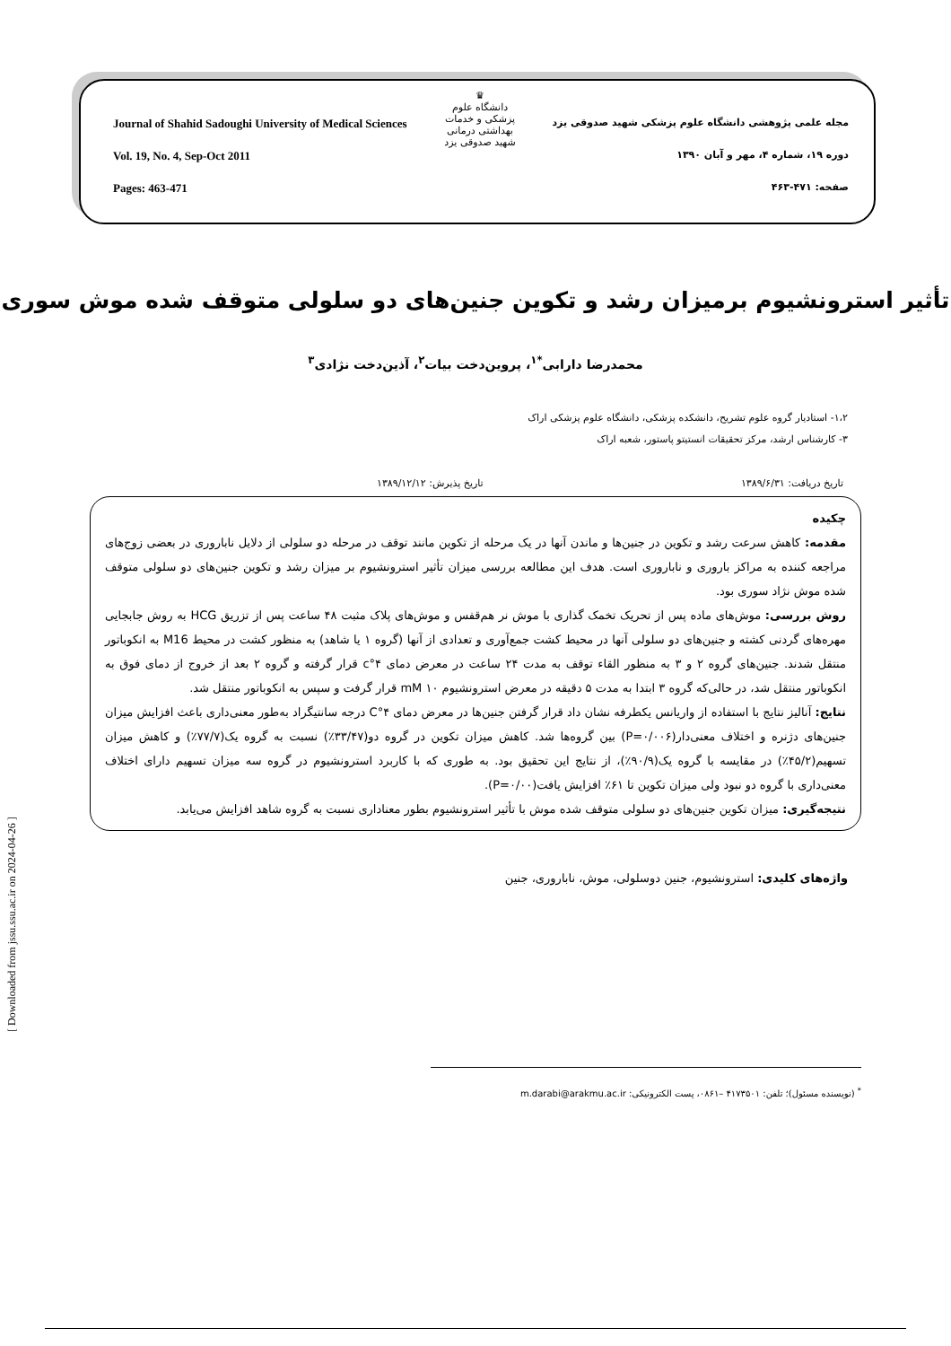♛
دانشگاه علوم پزشکی و خدمات بهداشتی درمانی
شهید صدوقی یزد
Journal of Shahid Sadoughi University of Medical Sciences مجله علمی پژوهشی دانشگاه علوم پزشکی شهید صدوقی یزد
Vol. 19, No. 4, Sep-Oct 2011 دوره ۱۹، شماره ۴، مهر و آبان ۱۳۹۰
Pages: 463-471 صفحه: ۴۷۱-۴۶۳
تأثیر استرونشیوم برمیزان رشد و تکوین جنین‌های دو سلولی متوقف شده موش سوری
محمدرضا دارابی<sup>*۱</sup>، پروین‌دخت بیات<sup>۲</sup>، آذین‌دخت نژادی<sup>۳</sup>
۱،۲- استادیار گروه علوم تشریح، دانشکده پزشکی، دانشگاه علوم پزشکی اراک
۳- کارشناس ارشد، مرکز تحقیقات انستیتو پاستور، شعبه اراک
تاریخ دریافت: ۱۳۸۹/۶/۳۱ تاریخ پذیرش: ۱۳۸۹/۱۲/۱۲
چکیده
مقدمه: کاهش سرعت رشد و تکوین در جنین‌ها و ماندن آنها در یک مرحله از تکوین مانند توقف در مرحله دو سلولی از دلایل ناباروری در بعضی زوج‌های مراجعه کننده به مراکز باروری و ناباروری است. هدف این مطالعه بررسی میزان تأثیر استرونشیوم بر میزان رشد و تکوین جنین‌های دو سلولی متوقف شده موش نژاد سوری بود.
روش بررسی: موش‌های ماده پس از تحریک تخمک گذاری با موش نر هم‌قفس و موش‌های پلاک مثبت ۴۸ ساعت پس از تزریق HCG به روش جابجایی مهره‌های گردنی کشته و جنین‌های دو سلولی آنها در محیط کشت جمع‌آوری و تعدادی از آنها (گروه ۱ یا شاهد) به منظور کشت در محیط M16 به انکوباتور منتقل شدند. جنین‌های گروه ۲ و ۳ به منظور القاء توقف به مدت ۲۴ ساعت در معرض دمای ۴°c قرار گرفته و گروه ۲ بعد از خروج از دمای فوق به انکوباتور منتقل شد، در حالی‌که گروه ۳ ابتدا به مدت ۵ دقیقه در معرض استرونشیوم ۱۰ mM قرار گرفت و سپس به انکوباتور منتقل شد.
نتایج: آنالیز نتایج با استفاده از واریانس یکطرفه نشان داد قرار گرفتن جنین‌ها در معرض دمای ۴°C درجه سانتیگراد به‌طور معنی‌داری باعث افزایش میزان جنین‌های دژنره و اختلاف معنی‌دار(P=۰/۰۰۶) بین گروه‌ها شد. کاهش میزان تکوین در گروه دو(۳۳/۴۷٪) نسبت به گروه یک(۷۷/۷٪) و کاهش میزان تسهیم(۴۵/۲٪) در مقایسه با گروه یک(۹۰/۹٪)، از نتایج این تحقیق بود. به طوری که با کاربرد استرونشیوم در گروه سه میزان تسهیم دارای اختلاف معنی‌داری با گروه دو نبود ولی میزان تکوین تا ۶۱٪ افزایش یافت(P=۰/۰۰).
نتیجه‌گیری: میزان تکوین جنین‌های دو سلولی متوقف شده موش با تأثیر استرونشیوم بطور معناداری نسبت به گروه شاهد افزایش می‌یابد.
واژه‌های کلیدی: استرونشیوم، جنین دوسلولی، موش، ناباروری، جنین
<sup>*</sup> (نویسنده مسئول)؛ تلفن: ۴۱۷۳۵۰۱ –۰۸۶۱، پست الکترونیکی: m.darabi@arakmu.ac.ir
[ Downloaded from jssu.ssu.ac.ir on 2024-04-26 ]